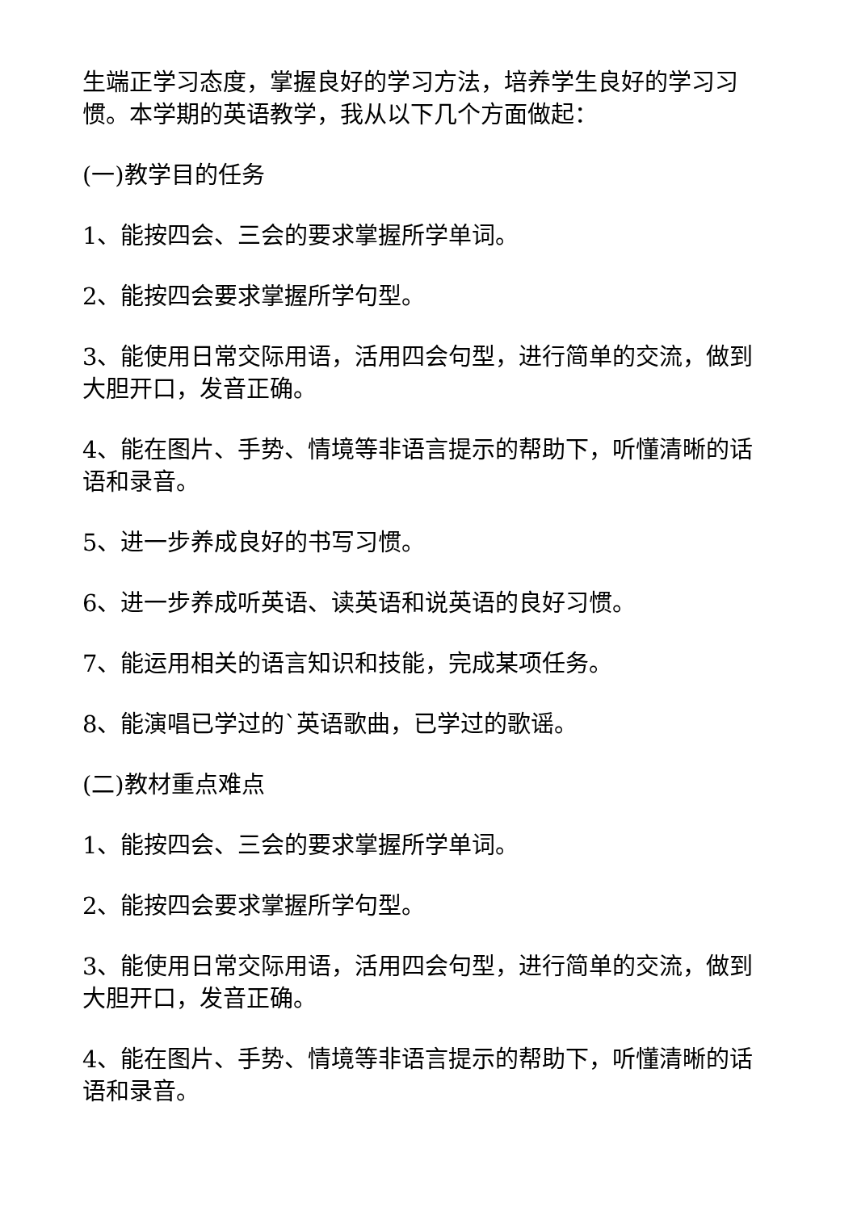生端正学习态度，掌握良好的学习方法，培养学生良好的学习习惯。本学期的英语教学，我从以下几个方面做起：
(一)教学目的任务
1、能按四会、三会的要求掌握所学单词。
2、能按四会要求掌握所学句型。
3、能使用日常交际用语，活用四会句型，进行简单的交流，做到大胆开口，发音正确。
4、能在图片、手势、情境等非语言提示的帮助下，听懂清晰的话语和录音。
5、进一步养成良好的书写习惯。
6、进一步养成听英语、读英语和说英语的良好习惯。
7、能运用相关的语言知识和技能，完成某项任务。
8、能演唱已学过的`英语歌曲，已学过的歌谣。
(二)教材重点难点
1、能按四会、三会的要求掌握所学单词。
2、能按四会要求掌握所学句型。
3、能使用日常交际用语，活用四会句型，进行简单的交流，做到大胆开口，发音正确。
4、能在图片、手势、情境等非语言提示的帮助下，听懂清晰的话语和录音。